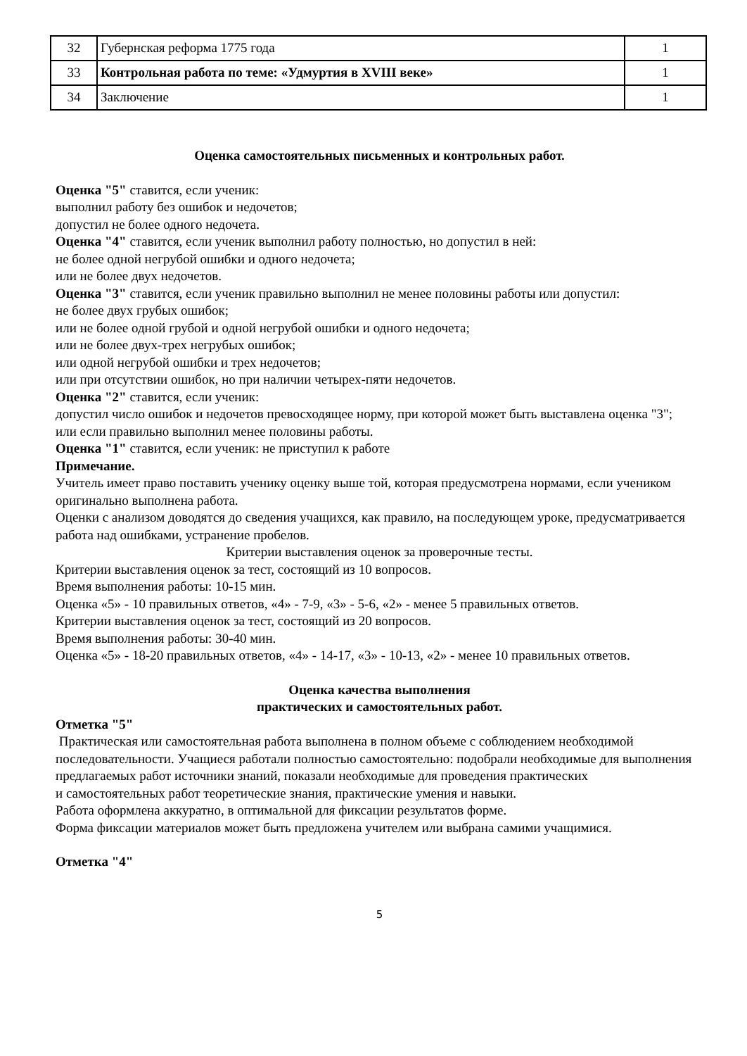| 32 | Губернская реформа 1775 года | 1 |
| 33 | Контрольная работа по теме: «Удмуртия в XVIII веке» | 1 |
| 34 | Заключение | 1 |
Оценка самостоятельных письменных и контрольных работ.
Оценка "5" ставится, если ученик:
выполнил работу без ошибок и недочетов;
допустил не более одного недочета.
Оценка "4" ставится, если ученик выполнил работу полностью, но допустил в ней:
не более одной негрубой ошибки и одного недочета;
или не более двух недочетов.
Оценка "3" ставится, если ученик правильно выполнил не менее половины работы или допустил:
не более двух грубых ошибок;
или не более одной грубой и одной негрубой ошибки и одного недочета;
или не более двух-трех негрубых ошибок;
или одной негрубой ошибки и трех недочетов;
или при отсутствии ошибок, но при наличии четырех-пяти недочетов.
Оценка "2" ставится, если ученик:
допустил число ошибок и недочетов превосходящее норму, при которой может быть выставлена оценка "3";
или если правильно выполнил менее половины работы.
Оценка "1" ставится, если ученик: не приступил к работе
Примечание.
Учитель имеет право поставить ученику оценку выше той, которая предусмотрена нормами, если учеником оригинально выполнена работа.
Оценки с анализом доводятся до сведения учащихся, как правило, на последующем уроке, предусматривается работа над ошибками, устранение пробелов.
Критерии выставления оценок за проверочные тесты.
Критерии выставления оценок за тест, состоящий из 10 вопросов.
Время выполнения работы: 10-15 мин.
Оценка «5» - 10 правильных ответов, «4» - 7-9, «3» - 5-6, «2» - менее 5 правильных ответов.
Критерии выставления оценок за тест, состоящий из 20 вопросов.
Время выполнения работы: 30-40 мин.
Оценка «5» - 18-20 правильных ответов, «4» - 14-17, «3» - 10-13, «2» - менее 10 правильных ответов.
Оценка качества выполнения
практических и самостоятельных работ.
Отметка "5"
Практическая или самостоятельная работа выполнена в полном объеме с соблюдением необходимой последовательности. Учащиеся работали полностью самостоятельно: подобрали необходимые для выполнения предлагаемых работ источники знаний, показали необходимые для проведения практических
и самостоятельных работ теоретические знания, практические умения и навыки.
Работа оформлена аккуратно, в оптимальной для фиксации результатов форме.
Форма фиксации материалов может быть предложена учителем или выбрана самими учащимися.
Отметка "4"
5